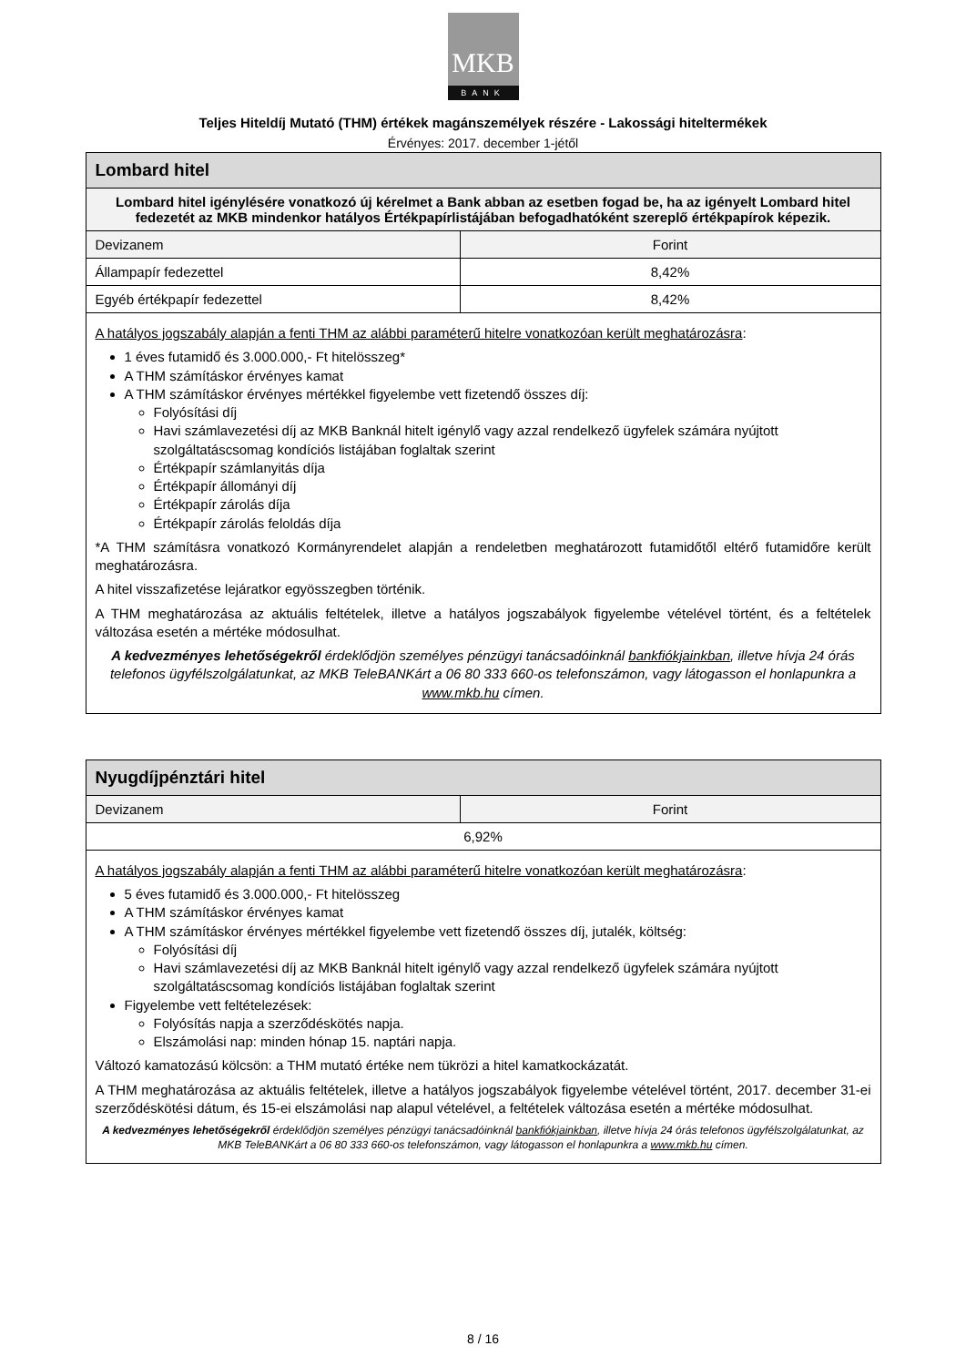MKB
BANK
Teljes Hiteldíj Mutató (THM) értékek magánszemélyek részére - Lakossági hiteltermékek
Érvényes: 2017. december 1-jétől
| Lombard hitel | |
| --- | --- |
| Lombard hitel igénylésére vonatkozó új kérelmet a Bank abban az esetben fogad be, ha az igényelt Lombard hitel fedezetét az MKB mindenkor hatályos Értékpapírlistájában befogadhatóként szereplő értékpapírok képezik. | |
| Devizanem | Forint |
| Állampapír fedezettel | 8,42% |
| Egyéb értékpapír fedezettel | 8,42% |
| A hatályos jogszabály alapján a fenti THM az alábbi paraméterű hitelre vonatkozóan került meghatározásra : 1 éves futamidő és 3.000.000,- Ft hitelösszeg* A THM számításkor érvényes kamat A THM számításkor érvényes mértékkel figyelembe vett fizetendő összes díj: Folyósítási díj Havi számlavezetési díj az MKB Banknál hitelt igénylő vagy azzal rendelkező ügyfelek számára nyújtott szolgáltatáscsomag kondíciós listájában foglaltak szerint Értékpapír számlanyitás díja Értékpapír állományi díj Értékpapír zárolás díja Értékpapír zárolás feloldás díja *A THM számításra vonatkozó Kormányrendelet alapján a rendeletben meghatározott futamidőtől eltérő futamidőre került meghatározásra. A hitel visszafizetése lejáratkor egyösszegben történik. A THM meghatározása az aktuális feltételek, illetve a hatályos jogszabályok figyelembe vételével történt, és a feltételek változása esetén a mértéke módosulhat. A kedvezményes lehetőségekről érdeklődjön személyes pénzügyi tanácsadóinknál bankfiókjainkban , illetve hívja 24 órás telefonos ügyfélszolgálatunkat, az MKB TeleBANKárt a 06 80 333 660-os telefonszámon, vagy látogasson el honlapunkra a www.mkb.hu címen. | |
| Nyugdíjpénztári hitel | |
| --- | --- |
| Devizanem | Forint |
| 6,92% | |
| A hatályos jogszabály alapján a fenti THM az alábbi paraméterű hitelre vonatkozóan került meghatározásra : 5 éves futamidő és 3.000.000,- Ft hitelösszeg A THM számításkor érvényes kamat A THM számításkor érvényes mértékkel figyelembe vett fizetendő összes díj, jutalék, költség: Folyósítási díj Havi számlavezetési díj az MKB Banknál hitelt igénylő vagy azzal rendelkező ügyfelek számára nyújtott szolgáltatáscsomag kondíciós listájában foglaltak szerint Figyelembe vett feltételezések: Folyósítás napja a szerződéskötés napja. Elszámolási nap: minden hónap 15. naptári napja. Változó kamatozású kölcsön: a THM mutató értéke nem tükrözi a hitel kamatkockázatát. A THM meghatározása az aktuális feltételek, illetve a hatályos jogszabályok figyelembe vételével történt, 2017. december 31-ei szerződéskötési dátum, és 15-ei elszámolási nap alapul vételével, a feltételek változása esetén a mértéke módosulhat. A kedvezményes lehetőségekről érdeklődjön személyes pénzügyi tanácsadóinknál bankfiókjainkban , illetve hívja 24 órás telefonos ügyfélszolgálatunkat, az MKB TeleBANKárt a 06 80 333 660-os telefonszámon, vagy látogasson el honlapunkra a www.mkb.hu címen. | |
8 / 16